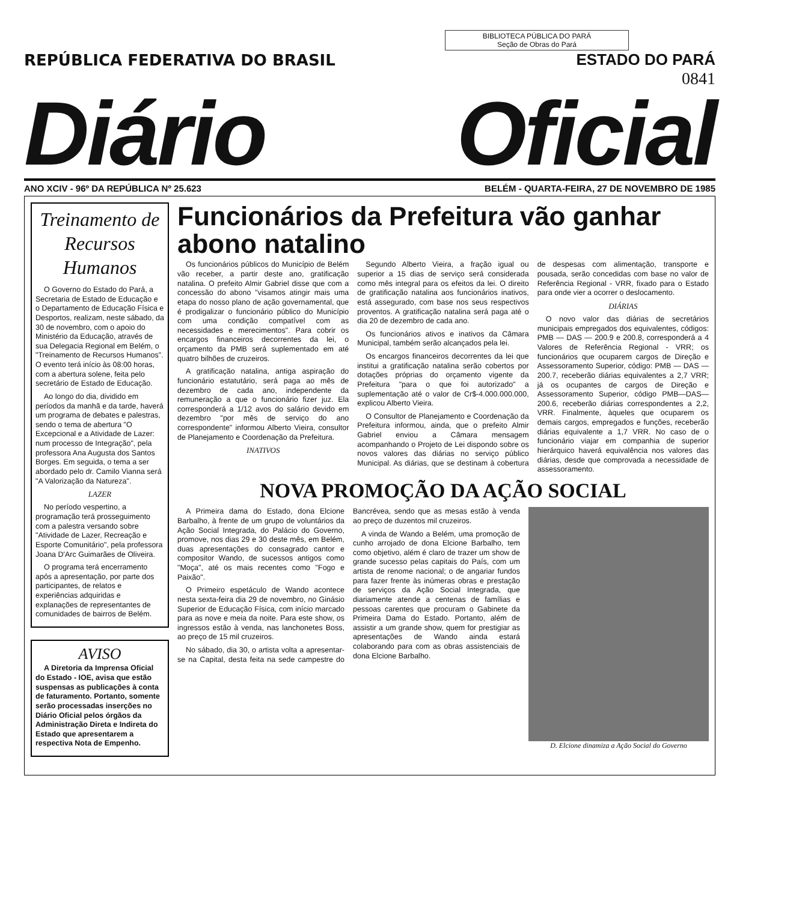BIBLIOTECA PÚBLICA DO PARÁ
Seção de Obras do Pará
REPÚBLICA FEDERATIVA DO BRASIL ESTADO DO PARÁ
0841
Diário Oficial
ANO XCIV - 96º DA REPÚBLICA Nº 25.623 BELÉM - QUARTA-FEIRA, 27 DE NOVEMBRO DE 1985
Treinamento de Recursos Humanos
O Governo do Estado do Pará, a Secretaria de Estado de Educação e o Departamento de Educação Física e Desportos, realizam, neste sábado, da 30 de novembro, com o apoio do Ministério da Educação, através de sua Delegacia Regional em Belém, o "Treinamento de Recursos Humanos". O evento terá início às 08:00 horas, com a abertura solene, feita pelo secretário de Estado de Educação.
Ao longo do dia, dividido em períodos da manhã e da tarde, haverá um programa de debates e palestras, sendo o tema de abertura "O Excepcional e a Atividade de Lazer: num processo de Integração", pela professora Ana Augusta dos Santos Borges. Em seguida, o tema a ser abordado pelo dr. Camilo Vianna será "A Valorização da Natureza".
LAZER
No período vespertino, a programação terá prosseguimento com a palestra versando sobre "Atividade de Lazer, Recreação e Esporte Comunitário", pela professora Joana D'Arc Guimarães de Oliveira.
O programa terá encerramento após a apresentação, por parte dos participantes, de relatos e experiências adquiridas e explanações de representantes de comunidades de bairros de Belém.
AVISO
A Diretoria da Imprensa Oficial do Estado - IOE, avisa que estão suspensas as publicações à conta de faturamento. Portanto, somente serão processadas inserções no Diário Oficial pelos órgãos da Administração Direta e Indireta do Estado que apresentarem a respectiva Nota de Empenho.
Funcionários da Prefeitura vão ganhar abono natalino
Os funcionários públicos do Município de Belém vão receber, a partir deste ano, gratificação natalina. O prefeito Almir Gabriel disse que com a concessão do abono "visamos atingir mais uma etapa do nosso plano de ação governamental, que é prodigalizar o funcionário público do Município com uma condição compatível com as necessidades e merecimentos". Para cobrir os encargos financeiros decorrentes da lei, o orçamento da PMB será suplementado em até quatro bilhões de cruzeiros.
A gratificação natalina, antiga aspiração do funcionário estatutário, será paga ao mês de dezembro de cada ano, independente da remuneração a que o funcionário fizer juz. Ela corresponderá a 1/12 avos do salário devido em dezembro "por mês de serviço do ano correspondente" informou Alberto Vieira, consultor de Planejamento e Coordenação da Prefeitura.
INATIVOS
Segundo Alberto Vieira, a fração igual ou superior a 15 dias de serviço será considerada como mês integral para os efeitos da lei. O direito de gratificação natalina aos funcionários inativos, está assegurado, com base nos seus respectivos proventos. A gratificação natalina será paga até o dia 20 de dezembro de cada ano.
Os funcionários ativos e inativos da Câmara Municipal, também serão alcançados pela lei.
Os encargos financeiros decorrentes da lei que institui a gratificação natalina serão cobertos por dotações próprias do orçamento vigente da Prefeitura "para o que foi autorizado" a suplementação até o valor de Cr$-4.000.000.000, explicou Alberto Vieira.
O Consultor de Planejamento e Coordenação da Prefeitura informou, ainda, que o prefeito Almir Gabriel enviou a Câmara mensagem acompanhando o Projeto de Lei dispondo sobre os novos valores das diárias no serviço público Municipal. As diárias, que se destinam à cobertura de despesas com alimentação, transporte e pousada, serão concedidas com base no valor de Referência Regional - VRR, fixado para o Estado para onde vier a ocorrer o deslocamento.
DIÁRIAS
O novo valor das diárias de secretários municipais empregados dos equivalentes, códigos: PMB — DAS — 200.9 e 200.8, corresponderá a 4 Valores de Referência Regional - VRR; os funcionários que ocuparem cargos de Direção e Assessoramento Superior, código: PMB — DAS — 200.7, receberão diárias equivalentes a 2,7 VRR; já os ocupantes de cargos de Direção e Assessoramento Superior, código PMB—DAS—200.6, receberão diárias correspondentes a 2,2, VRR. Finalmente, àqueles que ocuparem os demais cargos, empregados e funções, receberão diárias equivalente a 1,7 VRR. No caso de o funcionário viajar em companhia de superior hierárquico haverá equivalência nos valores das diárias, desde que comprovada a necessidade de assessoramento.
NOVA PROMOÇÃO DA AÇÃO SOCIAL
A Primeira dama do Estado, dona Elcione Barbalho, à frente de um grupo de voluntários da Ação Social Integrada, do Palácio do Governo, promove, nos dias 29 e 30 deste mês, em Belém, duas apresentações do consagrado cantor e compositor Wando, de sucessos antigos como "Moça", até os mais recentes como "Fogo e Paixão".
O Primeiro espetáculo de Wando acontece nesta sexta-feira dia 29 de novembro, no Ginásio Superior de Educação Física, com início marcado para as nove e meia da noite. Para este show, os ingressos estão à venda, nas lanchonetes Boss, ao preço de 15 mil cruzeiros.
No sábado, dia 30, o artista volta a apresentar-se na Capital, desta feita na sede campestre do Bancrévea, sendo que as mesas estão à venda ao preço de duzentos mil cruzeiros.
A vinda de Wando a Belém, uma promoção de cunho arrojado de dona Elcione Barbalho, tem como objetivo, além é claro de trazer um show de grande sucesso pelas capitais do País, com um artista de renome nacional; o de angariar fundos para fazer frente às inúmeras obras e prestação de serviços da Ação Social Integrada, que diariamente atende a centenas de famílias e pessoas carentes que procuram o Gabinete da Primeira Dama do Estado. Portanto, além de assistir a um grande show, quem for prestigiar as apresentações de Wando ainda estará colaborando para com as obras assistenciais de dona Elcione Barbalho.
D. Elcione dinamiza a Ação Social do Governo